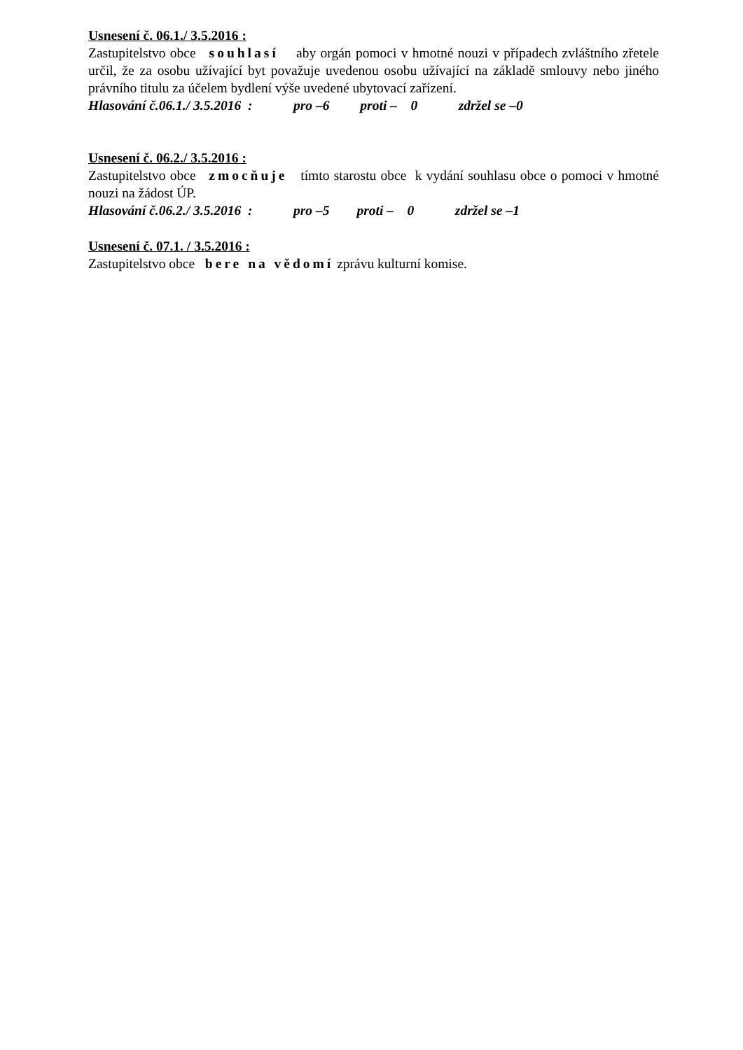Usnesení č. 06.1./ 3.5.2016 :
Zastupitelstvo obce souhlasí aby orgán pomoci v hmotné nouzi v případech zvláštního zřetele určil, že za osobu užívající byt považuje uvedenou osobu užívající na základě smlouvy nebo jiného právního titulu za účelem bydlení výše uvedené ubytovací zařízení.
Hlasování č.06.1./ 3.5.2016 : pro –6 proti – 0 zdržel se –0
Usnesení č. 06.2./ 3.5.2016 :
Zastupitelstvo obce zmocňuje tímto starostu obce k vydání souhlasu obce o pomoci v hmotné nouzi na žádost ÚP.
Hlasování č.06.2./ 3.5.2016 : pro –5 proti – 0 zdržel se –1
Usnesení č. 07.1. / 3.5.2016 :
Zastupitelstvo obce bere na vědomí zprávu kulturní komise.